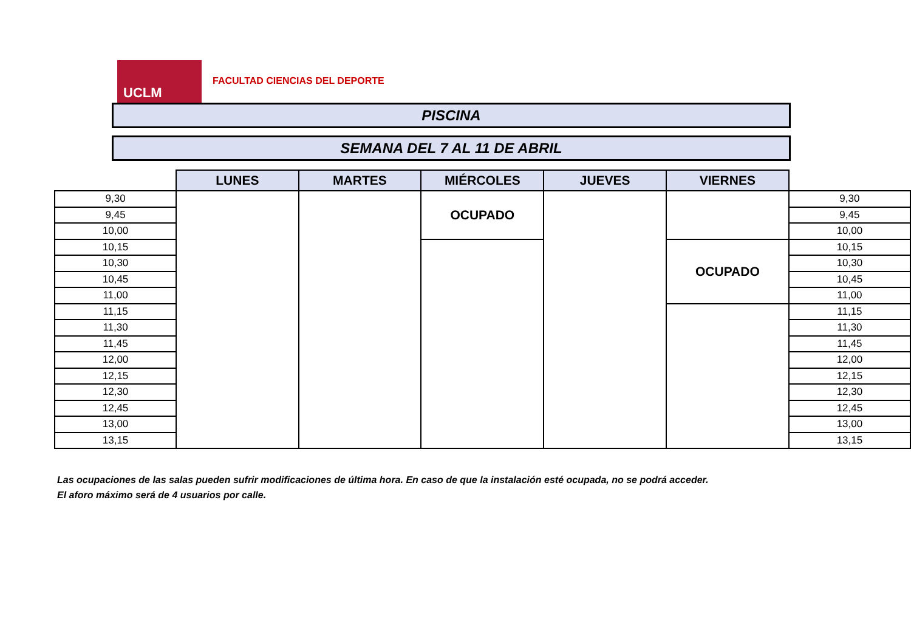UCLM
FACULTAD CIENCIAS DEL DEPORTE
PISCINA
SEMANA DEL 7 AL 11 DE ABRIL
| | LUNES | MARTES | MIÉRCOLES | JUEVES | VIERNES | |
| --- | --- | --- | --- | --- | --- | --- |
| 9,30 | | | OCUPADO | | | 9,30 |
| 9,45 | | | | | | 9,45 |
| 10,00 | | | | | | 10,00 |
| 10,15 | | | | | OCUPADO | 10,15 |
| 10,30 | | | | | | 10,30 |
| 10,45 | | | | | | 10,45 |
| 11,00 | | | | | | 11,00 |
| 11,15 | | | | | | 11,15 |
| 11,30 | | | | | | 11,30 |
| 11,45 | | | | | | 11,45 |
| 12,00 | | | | | | 12,00 |
| 12,15 | | | | | | 12,15 |
| 12,30 | | | | | | 12,30 |
| 12,45 | | | | | | 12,45 |
| 13,00 | | | | | | 13,00 |
| 13,15 | | | | | | 13,15 |
Las ocupaciones de las salas pueden sufrir modificaciones de última hora. En caso de que la instalación esté ocupada, no se podrá acceder.
El aforo máximo será de 4 usuarios por calle.